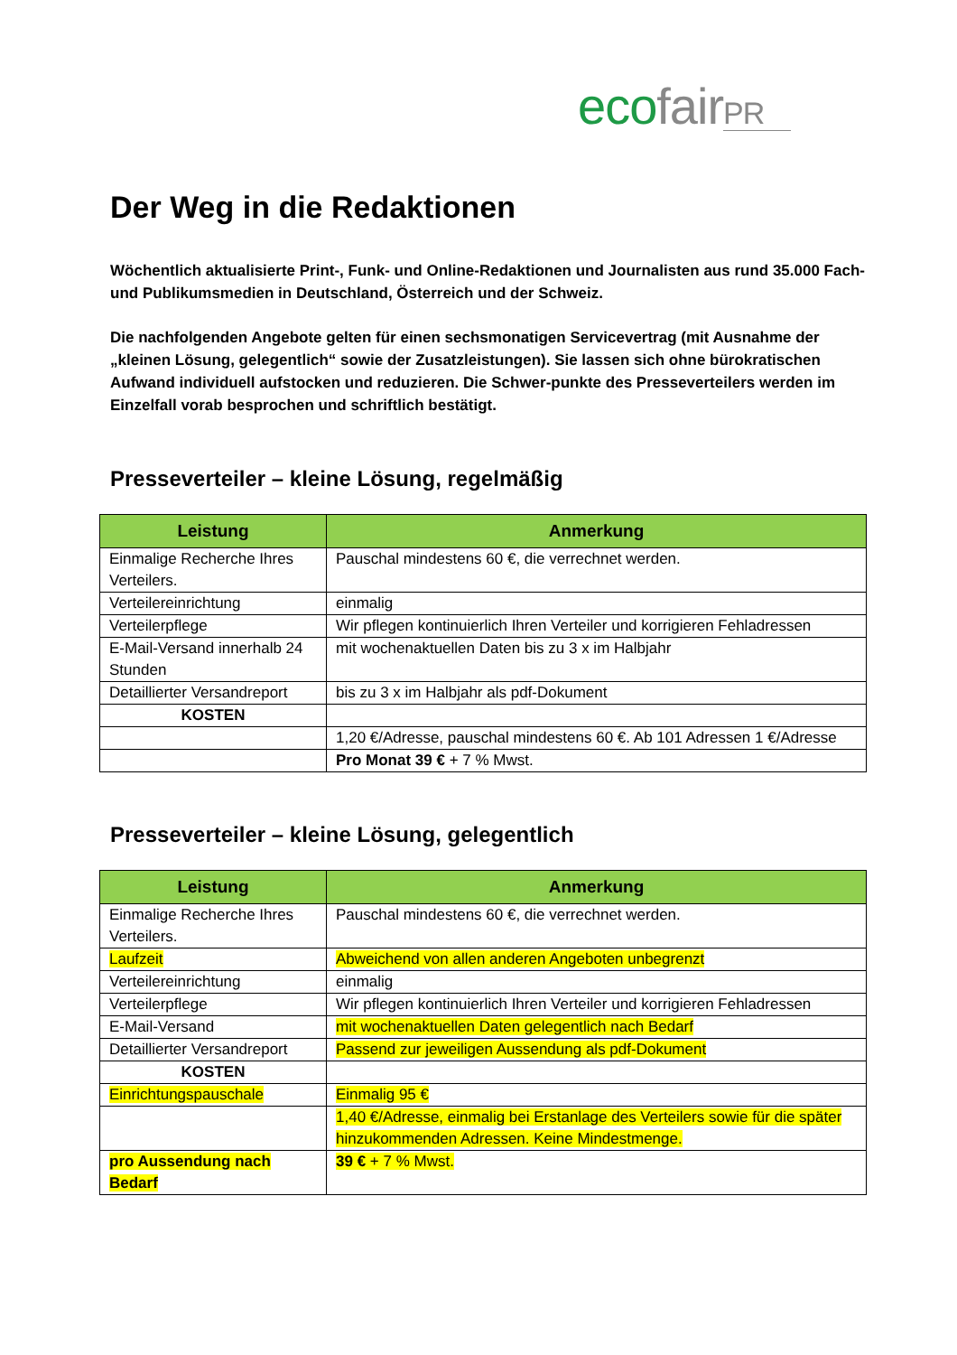eco fair PR
Der Weg in die Redaktionen
Wöchentlich aktualisierte Print-, Funk- und Online-Redaktionen und Journalisten aus rund 35.000 Fach- und Publikumsmedien in Deutschland, Österreich und der Schweiz.
Die nachfolgenden Angebote gelten für einen sechsmonatigen Servicevertrag (mit Ausnahme der „kleinen Lösung, gelegentlich“ sowie der Zusatzleistungen). Sie lassen sich ohne bürokratischen Aufwand individuell aufstocken und reduzieren. Die Schwer-punkte des Presseverteilers werden im Einzelfall vorab besprochen und schriftlich bestätigt.
Presseverteiler – kleine Lösung, regelmäßig
| Leistung | Anmerkung |
| --- | --- |
| Einmalige Recherche Ihres Verteilers. | Pauschal mindestens 60 €, die verrechnet werden. |
| Verteilereinrichtung | einmalig |
| Verteilerpflege | Wir pflegen kontinuierlich Ihren Verteiler und korrigieren Fehladressen |
| E-Mail-Versand innerhalb 24 Stunden | mit wochenaktuellen Daten bis zu 3 x im Halbjahr |
| Detaillierter Versandreport | bis zu 3 x im Halbjahr als pdf-Dokument |
| KOSTEN | |
| | 1,20 €/Adresse, pauschal mindestens 60 €. Ab 101 Adressen 1 €/Adresse |
| | Pro Monat 39 € + 7 % Mwst. |
Presseverteiler – kleine Lösung, gelegentlich
| Leistung | Anmerkung |
| --- | --- |
| Einmalige Recherche Ihres Verteilers. | Pauschal mindestens 60 €, die verrechnet werden. |
| Laufzeit | Abweichend von allen anderen Angeboten unbegrenzt |
| Verteilereinrichtung | einmalig |
| Verteilerpflege | Wir pflegen kontinuierlich Ihren Verteiler und korrigieren Fehladressen |
| E-Mail-Versand | mit wochenaktuellen Daten gelegentlich nach Bedarf |
| Detaillierter Versandreport | Passend zur jeweiligen Aussendung als pdf-Dokument |
| KOSTEN | |
| Einrichtungspauschale | Einmalig 95 € |
| | 1,40 €/Adresse, einmalig bei Erstanlage des Verteilers sowie für die später hinzukommenden Adressen. Keine Mindestmenge. |
| pro Aussendung nach Bedarf | 39 € + 7 % Mwst. |